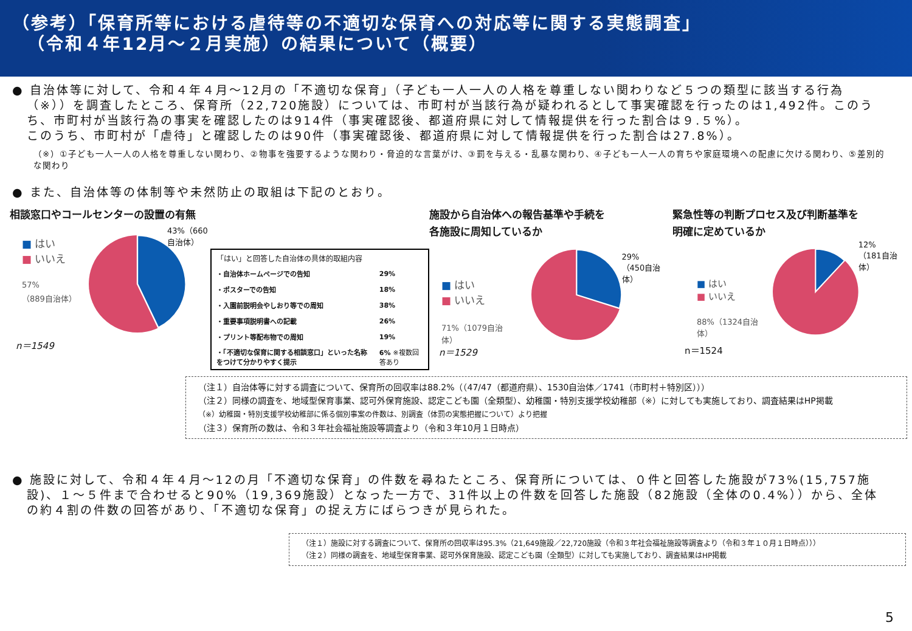（参考）「保育所等における虐待等の不適切な保育への対応等に関する実態調査」
（令和４年12月～２月実施）の結果について（概要）
● 自治体等に対して、令和４年４月～12月の「不適切な保育」（子ども一人一人の人格を尊重しない関わりなど５つの類型に該当する行為（※））を調査したところ、保育所（22,720施設）については、市町村が当該行為が疑われるとして事実確認を行ったのは1,492件。このうち、市町村が当該行為の事実を確認したのは914件（事実確認後、都道府県に対して情報提供を行った割合は９.５%）。
このうち、市町村が「虐待」と確認したのは90件（事実確認後、都道府県に対して情報提供を行った割合は27.8%）。
（※）①子ども一人一人の人格を尊重しない関わり、②物事を強要するような関わり・脅迫的な言葉がけ、③罰を与える・乱暴な関わり、④子ども一人一人の育ちや家庭環境への配慮に欠ける関わり、⑤差別的な関わり
● また、自治体等の体制等や未然防止の取組は下記のとおり。
相談窓口やコールセンターの設置の有無
■ はい
■ いいえ
57%
（889自治体）
43%（660自治体）
n＝1549
| 「はい」と回答した自治体の具体的取組内容 | |
| ・自治体ホームページでの告知 | 29% |
| ・ポスターでの告知 | 18% |
| ・入園前説明会やしおり等での周知 | 38% |
| ・重要事項説明書への記載 | 26% |
| ・プリント等配布物での周知 | 19% |
| ・「不適切な保育に関する相談窓口」といった名称をつけて分かりやすく提示 | 6% ※複数回答あり |
施設から自治体への報告基準や手続を
各施設に周知しているか
■ はい
■ いいえ
71%（1079自治体）
29%
（450自治体）
n＝1529
緊急性等の判断プロセス及び判断基準を
明確に定めているか
■ はい
■ いいえ
88%（1324自治体）
12%
（181自治体）
n＝1524
（注１）自治体等に対する調査について、保育所の回収率は88.2%（（47/47（都道府県）、1530自治体／1741（市町村＋特別区）））
（注２）同様の調査を、地域型保育事業、認可外保育施設、認定こども園（全類型）、幼稚園・特別支援学校幼稚部（※）に対しても実施しており、調査結果はHP掲載
（※）幼稚園・特別支援学校幼稚部に係る個別事案の件数は、別調査（体罰の実態把握について）より把握
（注３）保育所の数は、令和３年社会福祉施設等調査より（令和３年10月１日時点）
● 施設に対して、令和４年４月～12の月「不適切な保育」の件数を尋ねたところ、保育所については、０件と回答した施設が73%(15,757施設)、１～５件まで合わせると90%（19,369施設）となった一方で、31件以上の件数を回答した施設（82施設（全体の0.4%））から、全体の約４割の件数の回答があり、「不適切な保育」の捉え方にばらつきが見られた。
（注１）施設に対する調査について、保育所の回収率は95.3%（21,649施設／22,720施設（令和３年社会福祉施設等調査より（令和３年１０月１日時点）））
（注２）同様の調査を、地域型保育事業、認可外保育施設、認定こども園（全類型）に対しても実施しており、調査結果はHP掲載
5